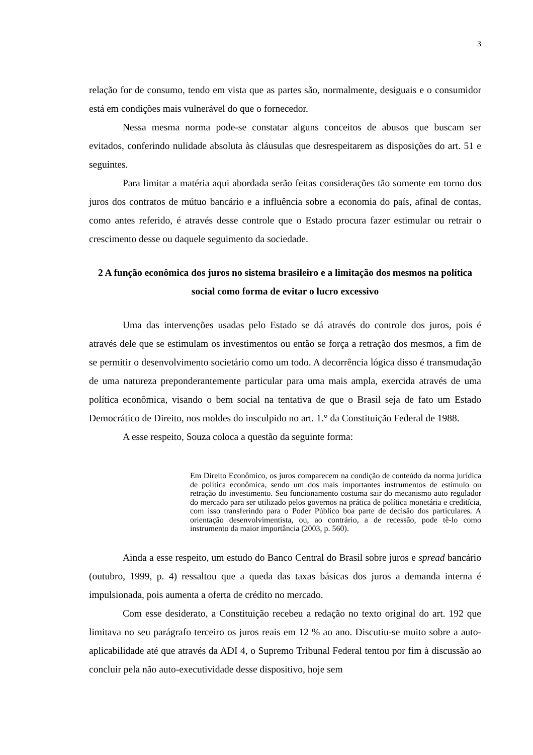3
relação for de consumo, tendo em vista que as partes são, normalmente, desiguais e o consumidor está em condições mais vulnerável do que o fornecedor.
Nessa mesma norma pode-se constatar alguns conceitos de abusos que buscam ser evitados, conferindo nulidade absoluta às cláusulas que desrespeitarem as disposições do art. 51 e seguintes.
Para limitar a matéria aqui abordada serão feitas considerações tão somente em torno dos juros dos contratos de mútuo bancário e a influência sobre a economia do país, afinal de contas, como antes referido, é através desse controle que o Estado procura fazer estimular ou retrair o crescimento desse ou daquele seguimento da sociedade.
2 A função econômica dos juros no sistema brasileiro e a limitação dos mesmos na política social como forma de evitar o lucro excessivo
Uma das intervenções usadas pelo Estado se dá através do controle dos juros, pois é através dele que se estimulam os investimentos ou então se força a retração dos mesmos, a fim de se permitir o desenvolvimento societário como um todo. A decorrência lógica disso é transmudação de uma natureza preponderantemente particular para uma mais ampla, exercida através de uma política econômica, visando o bem social na tentativa de que o Brasil seja de fato um Estado Democrático de Direito, nos moldes do insculpido no art. 1.° da Constituição Federal de 1988.
A esse respeito, Souza coloca a questão da seguinte forma:
Em Direito Econômico, os juros comparecem na condição de conteúdo da norma jurídica de política econômica, sendo um dos mais importantes instrumentos de estímulo ou retração do investimento. Seu funcionamento costuma sair do mecanismo auto regulador do mercado para ser utilizado pelos governos na prática de política monetária e creditícia, com isso transferindo para o Poder Público boa parte de decisão dos particulares. A orientação desenvolvimentista, ou, ao contrário, a de recessão, pode tê-lo como instrumento da maior importância (2003, p. 560).
Ainda a esse respeito, um estudo do Banco Central do Brasil sobre juros e spread bancário (outubro, 1999, p. 4) ressaltou que a queda das taxas básicas dos juros a demanda interna é impulsionada, pois aumenta a oferta de crédito no mercado.
Com esse desiderato, a Constituição recebeu a redação no texto original do art. 192 que limitava no seu parágrafo terceiro os juros reais em 12 % ao ano. Discutiu-se muito sobre a auto-aplicabilidade até que através da ADI 4, o Supremo Tribunal Federal tentou por fim à discussão ao concluir pela não auto-executividade desse dispositivo, hoje sem